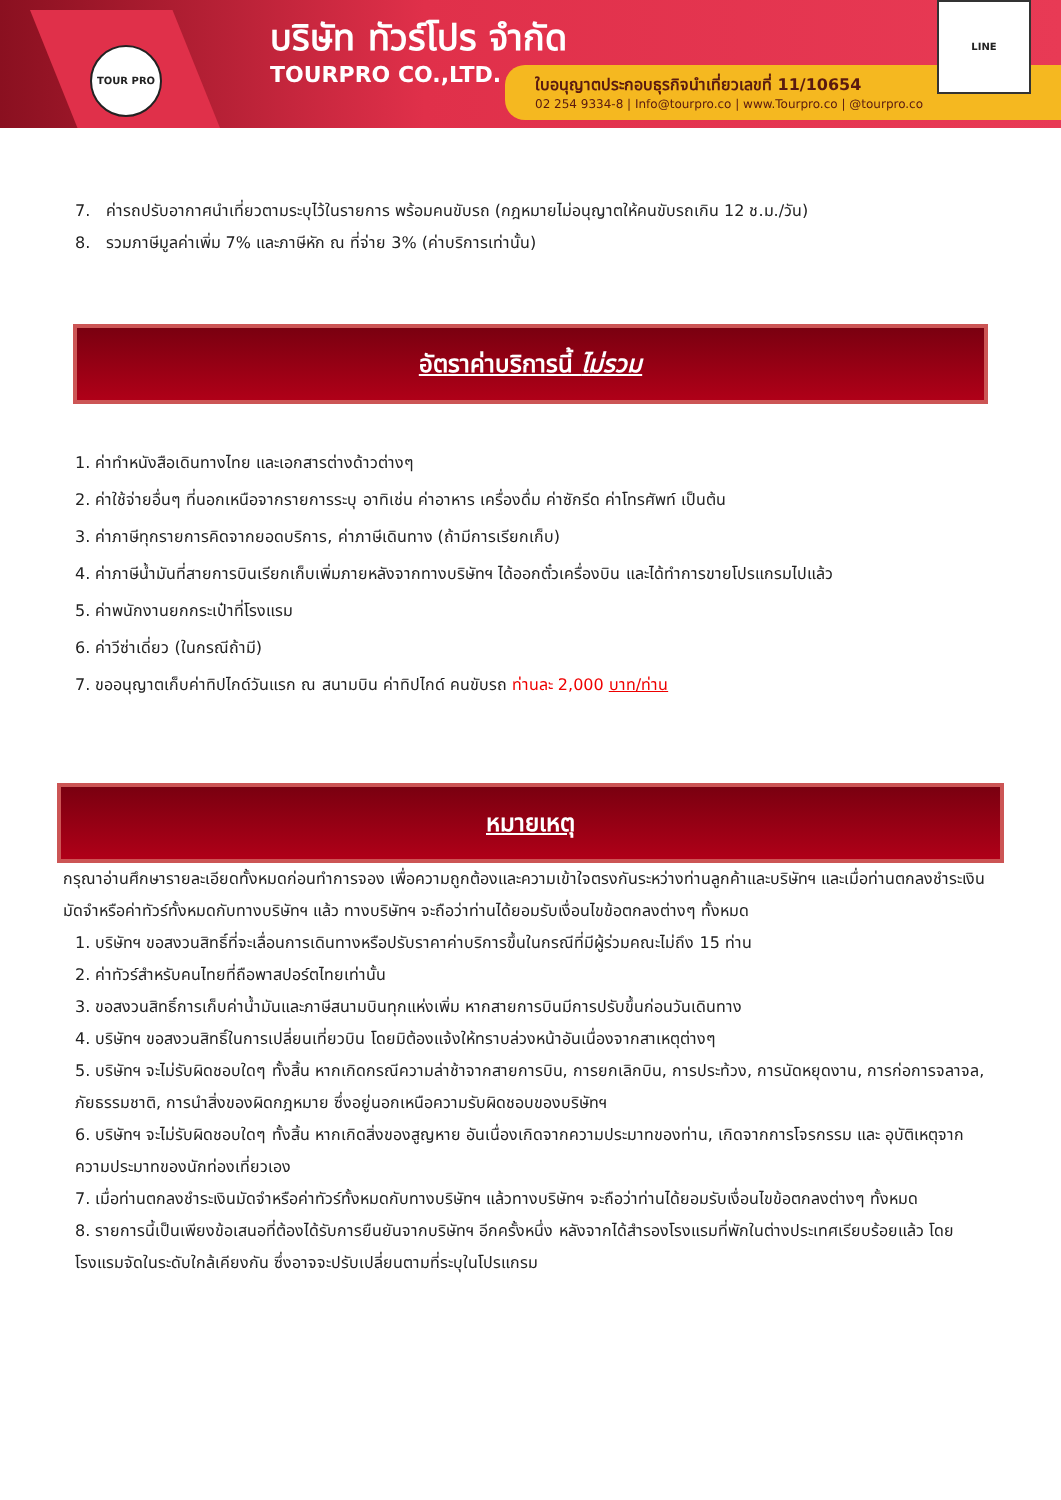TOUR PRO บริษัท ทัวร์โปร จำกัด
TOURPRO CO.,LTD.
ใบอนุญาตประกอบธุรกิจนำเที่ยวเลขที่ 11/10654
02 254 9334-8 | Info@tourpro.co | www.Tourpro.co | @tourpro.co
LINE
7. ค่ารถปรับอากาศนำเที่ยวตามระบุไว้ในรายการ พร้อมคนขับรถ (กฎหมายไม่อนุญาตให้คนขับรถเกิน 12 ช.ม./วัน)
8. รวมภาษีมูลค่าเพิ่ม 7% และภาษีหัก ณ ที่จ่าย 3% (ค่าบริการเท่านั้น)
อัตราค่าบริการนี้ ไม่รวม
1. ค่าทำหนังสือเดินทางไทย และเอกสารต่างด้าวต่างๆ
2. ค่าใช้จ่ายอื่นๆ ที่นอกเหนือจากรายการระบุ อาทิเช่น ค่าอาหาร เครื่องดื่ม ค่าซักรีด ค่าโทรศัพท์ เป็นต้น
3. ค่าภาษีทุกรายการคิดจากยอดบริการ, ค่าภาษีเดินทาง (ถ้ามีการเรียกเก็บ)
4. ค่าภาษีน้ำมันที่สายการบินเรียกเก็บเพิ่มภายหลังจากทางบริษัทฯ ได้ออกตั๋วเครื่องบิน และได้ทำการขายโปรแกรมไปแล้ว
5. ค่าพนักงานยกกระเป๋าที่โรงแรม
6. ค่าวีซ่าเดี่ยว (ในกรณีถ้ามี)
7. ขออนุญาตเก็บค่าทิปไกด์วันแรก ณ สนามบิน ค่าทิปไกด์ คนขับรถ ท่านละ 2,000 บาท/ท่าน
หมายเหตุ
กรุณาอ่านศึกษารายละเอียดทั้งหมดก่อนทำการจอง เพื่อความถูกต้องและความเข้าใจตรงกันระหว่างท่านลูกค้าและบริษัทฯ และเมื่อท่านตกลงชำระเงินมัดจำหรือค่าทัวร์ทั้งหมดกับทางบริษัทฯ แล้ว ทางบริษัทฯ จะถือว่าท่านได้ยอมรับเงื่อนไขข้อตกลงต่างๆ ทั้งหมด
1. บริษัทฯ ขอสงวนสิทธิ์ที่จะเลื่อนการเดินทางหรือปรับราคาค่าบริการขึ้นในกรณีที่มีผู้ร่วมคณะไม่ถึง 15 ท่าน
2. ค่าทัวร์สำหรับคนไทยที่ถือพาสปอร์ตไทยเท่านั้น
3. ขอสงวนสิทธิ์การเก็บค่าน้ำมันและภาษีสนามบินทุกแห่งเพิ่ม หากสายการบินมีการปรับขึ้นก่อนวันเดินทาง
4. บริษัทฯ ขอสงวนสิทธิ์ในการเปลี่ยนเที่ยวบิน โดยมิต้องแจ้งให้ทราบล่วงหน้าอันเนื่องจากสาเหตุต่างๆ
5. บริษัทฯ จะไม่รับผิดชอบใดๆ ทั้งสิ้น หากเกิดกรณีความล่าช้าจากสายการบิน, การยกเลิกบิน, การประท้วง, การนัดหยุดงาน, การก่อการจลาจล, ภัยธรรมชาติ, การนำสิ่งของผิดกฎหมาย ซึ่งอยู่นอกเหนือความรับผิดชอบของบริษัทฯ
6. บริษัทฯ จะไม่รับผิดชอบใดๆ ทั้งสิ้น หากเกิดสิ่งของสูญหาย อันเนื่องเกิดจากความประมาทของท่าน, เกิดจากการโจรกรรม และ อุบัติเหตุจากความประมาทของนักท่องเที่ยวเอง
7. เมื่อท่านตกลงชำระเงินมัดจำหรือค่าทัวร์ทั้งหมดกับทางบริษัทฯ แล้วทางบริษัทฯ จะถือว่าท่านได้ยอมรับเงื่อนไขข้อตกลงต่างๆ ทั้งหมด
8. รายการนี้เป็นเพียงข้อเสนอที่ต้องได้รับการยืนยันจากบริษัทฯ อีกครั้งหนึ่ง หลังจากได้สำรองโรงแรมที่พักในต่างประเทศเรียบร้อยแล้ว โดยโรงแรมจัดในระดับใกล้เคียงกัน ซึ่งอาจจะปรับเปลี่ยนตามที่ระบุในโปรแกรม